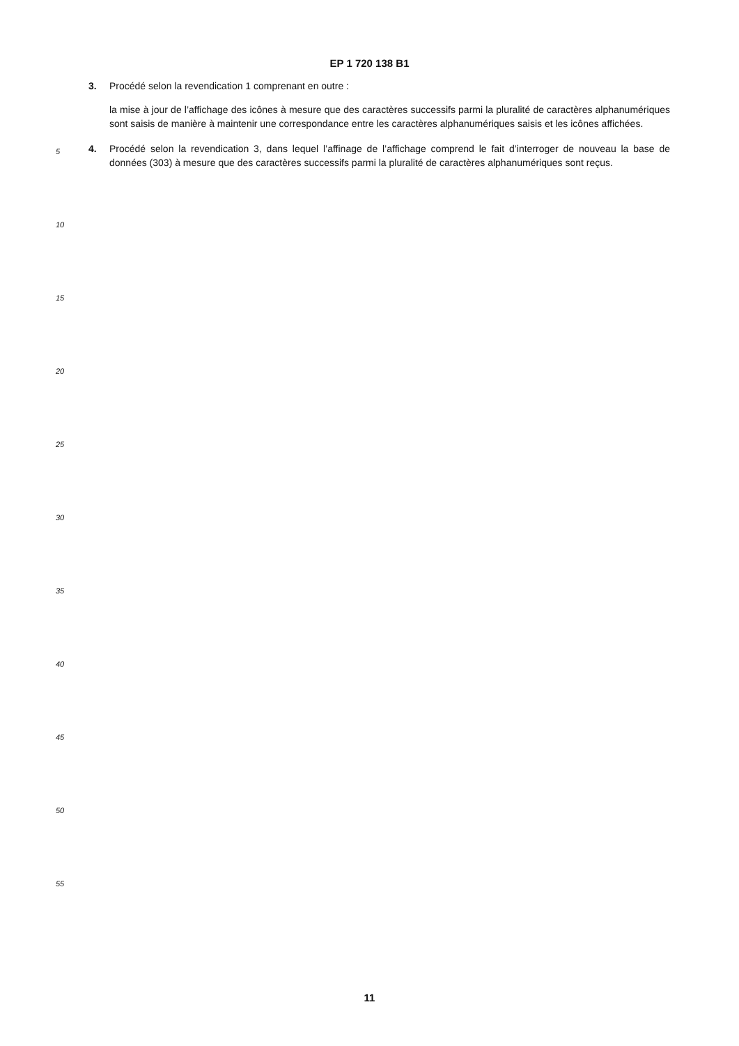EP 1 720 138 B1
3. Procédé selon la revendication 1 comprenant en outre :
la mise à jour de l’affichage des icônes à mesure que des caractères successifs parmi la pluralité de caractères alphanumériques sont saisis de manière à maintenir une correspondance entre les caractères alphanumériques saisis et les icônes affichées.
4. Procédé selon la revendication 3, dans lequel l’affinage de l’affichage comprend le fait d’interroger de nouveau la base de données (303) à mesure que des caractères successifs parmi la pluralité de caractères alphanumériques sont reçus.
5
10
15
20
25
30
35
40
45
50
55
11